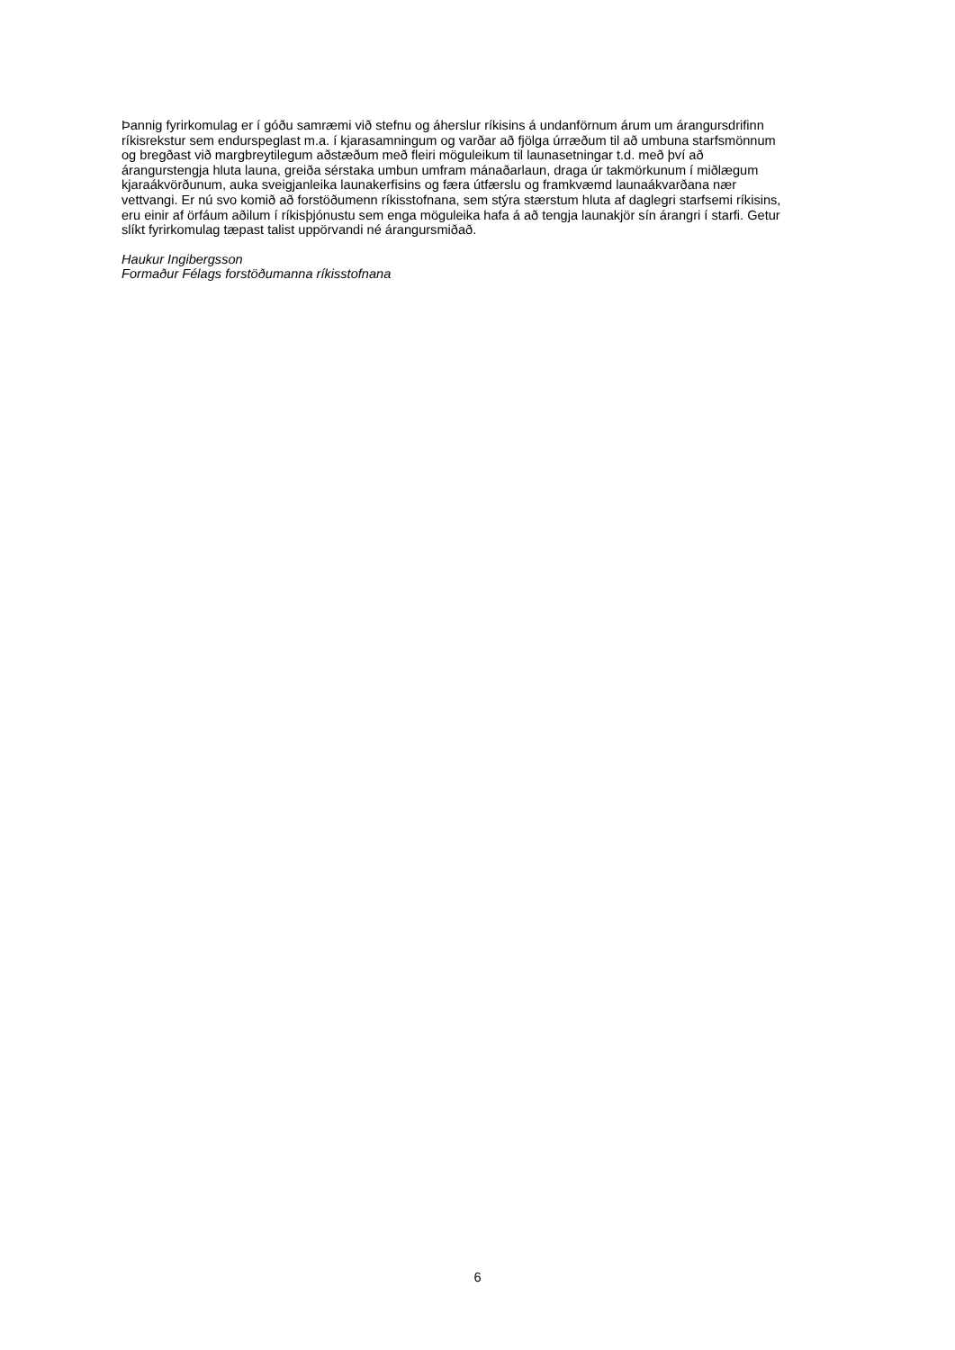Þannig fyrirkomulag er í góðu samræmi við stefnu og áherslur ríkisins á undanförnum árum um árangursdrifinn
ríkisrekstur sem endurspeglast m.a. í kjarasamningum og varðar að fjölga úrræðum til að umbuna starfsmönnum
og bregðast við margbreytilegum aðstæðum með fleiri möguleikum til launasetningar t.d. með því að
árangurstengja hluta launa, greiða sérstaka umbun umfram mánaðarlaun, draga úr takmörkunum í miðlægum
kjaraákvörðunum, auka sveigjanleika launakerfisins og færa útfærslu og framkvæmd launaákvarðana nær
vettvangi. Er nú svo komið að forstöðumenn ríkisstofnana, sem stýra stærstum hluta af daglegri starfsemi ríkisins,
eru einir af örfáum aðilum í ríkisþjónustu sem enga möguleika hafa á að tengja launakjör sín árangri í starfi. Getur
slíkt fyrirkomulag tæpast talist uppörvandi né árangursmiðað.
Haukur Ingibergsson
Formaður Félags forstöðumanna ríkisstofnana
6